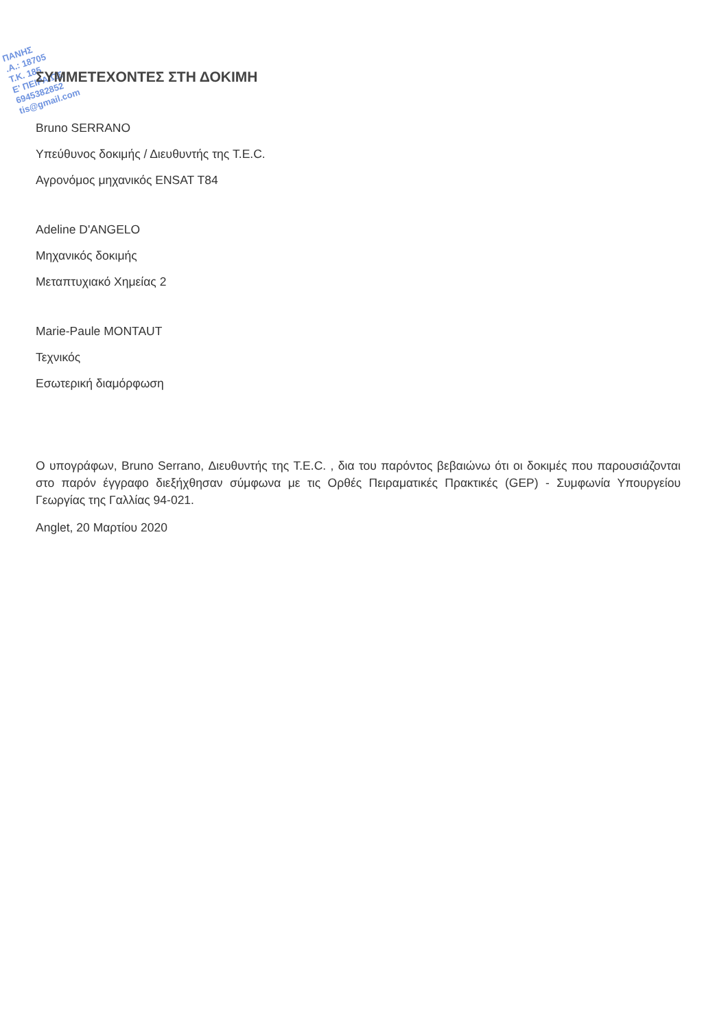ΠΑΝΗΣ
.Α.: 18705
Τ.Κ. 185
Ε' ΠΕΙΡΑΙΩΣ
6945382852
tis@gmail.com
ΣΥΜΜΕΤΕΧΟΝΤΕΣ ΣΤΗ ΔΟΚΙΜΗ
Bruno SERRANO
Υπεύθυνος δοκιμής / Διευθυντής της T.E.C.
Αγρονόμος μηχανικός ENSAT T84
Adeline D'ANGELO
Μηχανικός δοκιμής
Μεταπτυχιακό Χημείας 2
Marie-Paule MONTAUT
Τεχνικός
Εσωτερική διαμόρφωση
Ο υπογράφων, Bruno Serrano, Διευθυντής της T.E.C. , δια του παρόντος βεβαιώνω ότι οι δοκιμές που παρουσιάζονται στο παρόν έγγραφο διεξήχθησαν σύμφωνα με τις Ορθές Πειραματικές Πρακτικές (GEP) - Συμφωνία Υπουργείου Γεωργίας της Γαλλίας 94-021.
Anglet, 20 Μαρτίου 2020